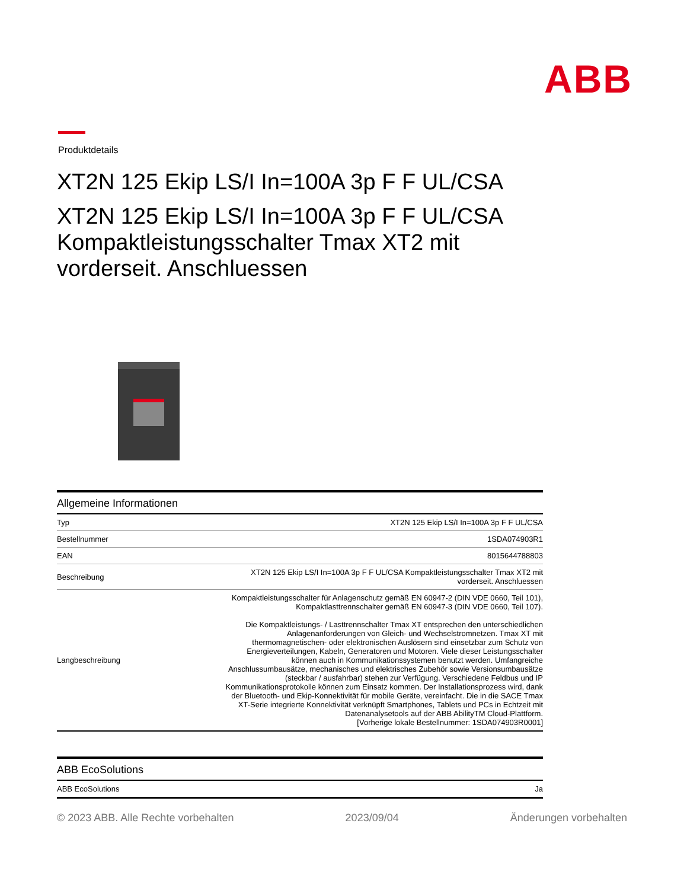ABB
Produktdetails
XT2N 125 Ekip LS/I In=100A 3p F F UL/CSA
XT2N 125 Ekip LS/I In=100A 3p F F UL/CSA Kompaktleistungsschalter Tmax XT2 mit vorderseit. Anschluessen
Allgemeine Informationen
| Typ | XT2N 125 Ekip LS/I In=100A 3p F F UL/CSA |
| Bestellnummer | 1SDA074903R1 |
| EAN | 8015644788803 |
| Beschreibung | XT2N 125 Ekip LS/I In=100A 3p F F UL/CSA Kompaktleistungsschalter Tmax XT2 mit vorderseit. Anschluessen |
| Langbeschreibung | Kompaktleistungsschalter für Anlagenschutz gemäß EN 60947-2 (DIN VDE 0660, Teil 101), Kompaktlasttrennschalter gemäß EN 60947-3 (DIN VDE 0660, Teil 107). Die Kompaktleistungs- / Lasttrennschalter Tmax XT entsprechen den unterschiedlichen Anlagenanforderungen von Gleich- und Wechselstromnetzen. Tmax XT mit thermomagnetischen- oder elektronischen Auslösern sind einsetzbar zum Schutz von Energieverteilungen, Kabeln, Generatoren und Motoren. Viele dieser Leistungsschalter können auch in Kommunikationssystemen benutzt werden. Umfangreiche Anschlussumbausätze, mechanisches und elektrisches Zubehör sowie Versionsumbausätze (steckbar / ausfahrbar) stehen zur Verfügung. Verschiedene Feldbus und IP Kommunikationsprotokolle können zum Einsatz kommen. Der Installationsprozess wird, dank der Bluetooth- und Ekip-Konnektivität für mobile Geräte, vereinfacht. Die in die SACE Tmax XT-Serie integrierte Konnektivität verknüpft Smartphones, Tablets und PCs in Echtzeit mit Datenanalysetools auf der ABB AbilityTM Cloud-Plattform. [Vorherige lokale Bestellnummer: 1SDA074903R0001] |
ABB EcoSolutions
| ABB EcoSolutions | Ja |
© 2023 ABB. Alle Rechte vorbehalten 2023/09/04 Änderungen vorbehalten